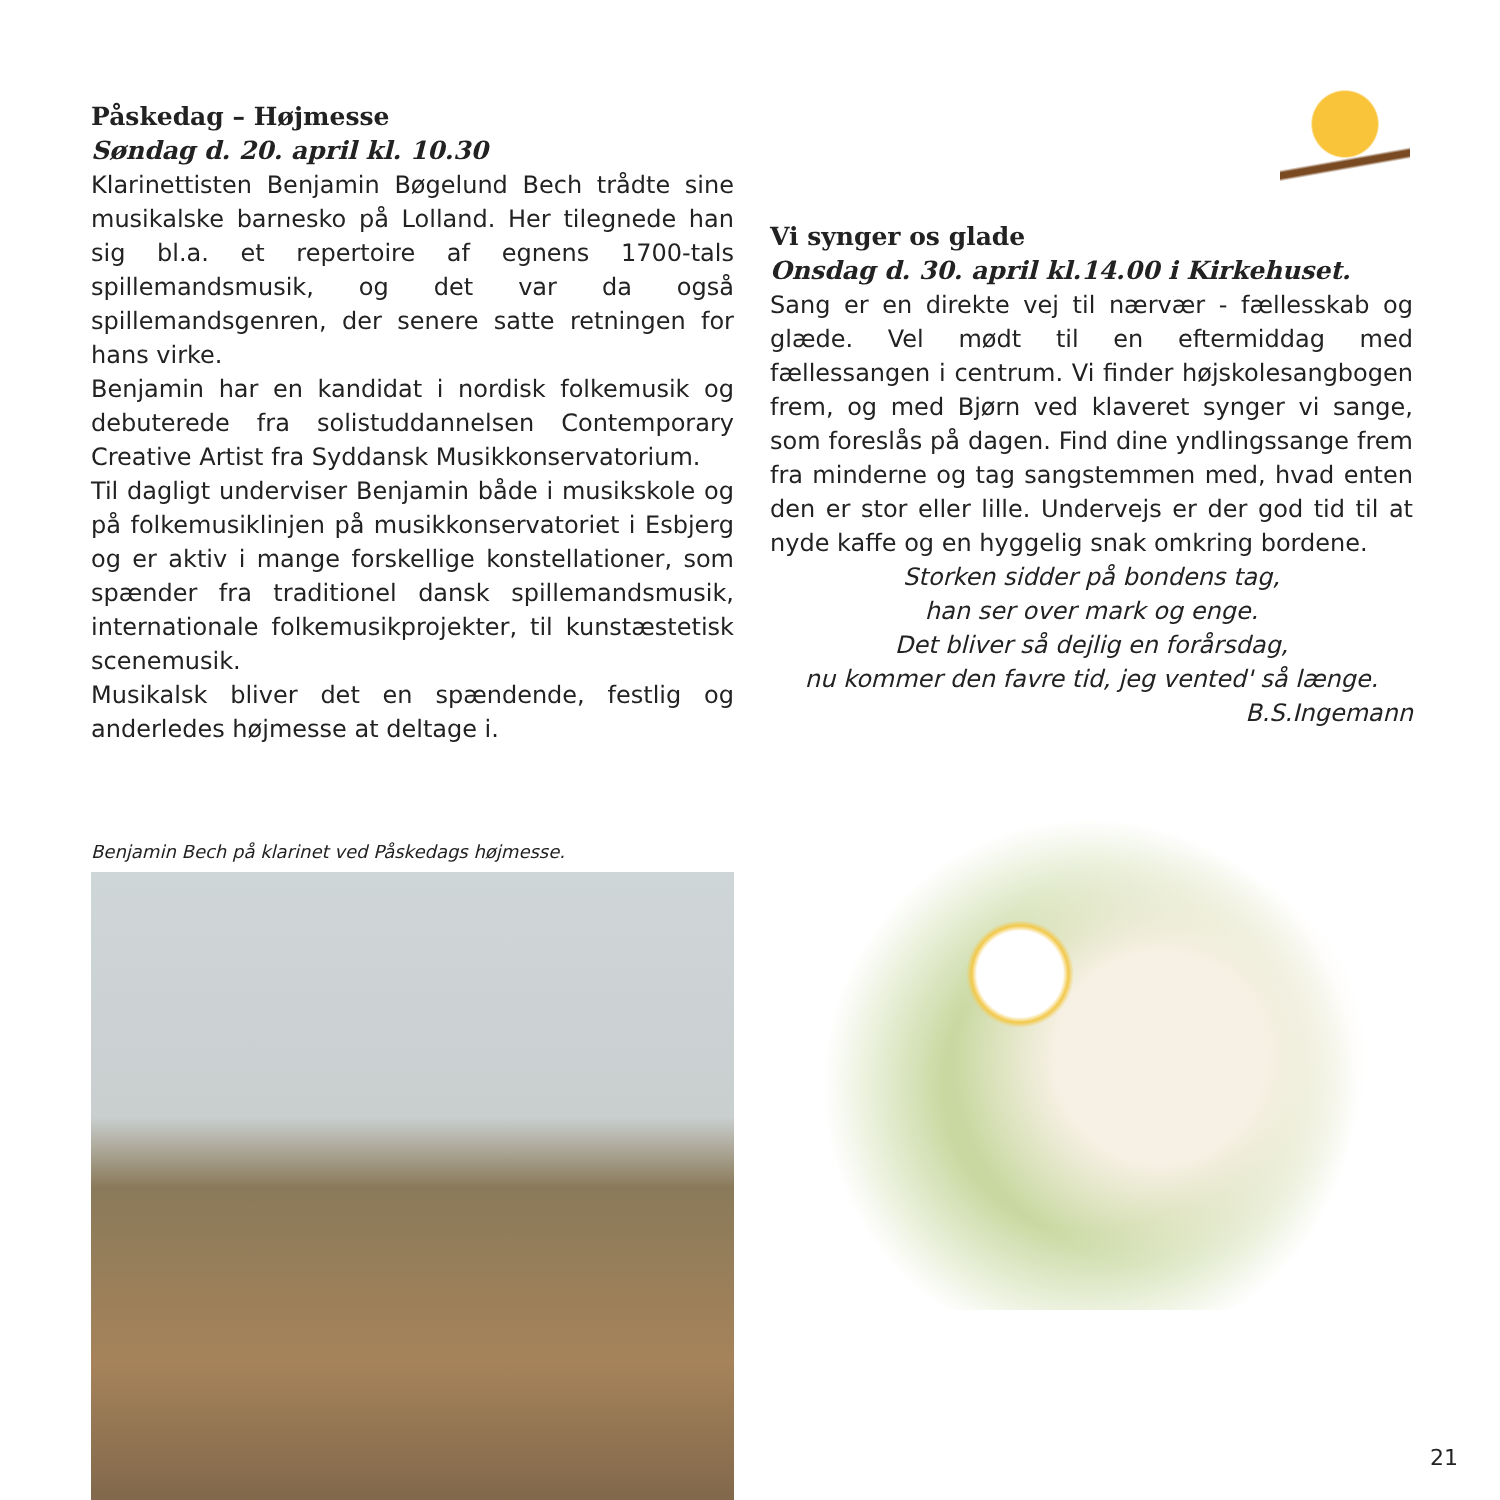Påskedag – Højmesse
Søndag d. 20. april kl. 10.30
Klarinettisten Benjamin Bøgelund Bech trådte sine musikalske barnesko på Lolland. Her tilegnede han sig bl.a. et repertoire af egnens 1700-tals spillemandsmusik, og det var da også spillemandsgenren, der senere satte retningen for hans virke.
Benjamin har en kandidat i nordisk folkemusik og debuterede fra solistuddannelsen Contemporary Creative Artist fra Syddansk Musikkonservatorium.
Til dagligt underviser Benjamin både i musikskole og på folkemusiklinjen på musikkonservatoriet i Esbjerg og er aktiv i mange forskellige konstellationer, som spænder fra traditionel dansk spillemandsmusik, internationale folkemusikprojekter, til kunstæstetisk scenemusik.
Musikalsk bliver det en spændende, festlig og anderledes højmesse at deltage i.
Benjamin Bech på klarinet ved Påskedags højmesse.
Vi synger os glade
Onsdag d. 30. april kl.14.00 i Kirkehuset.
Sang er en direkte vej til nærvær - fællesskab og glæde. Vel mødt til en eftermiddag med fællessangen i centrum. Vi finder højskolesangbogen frem, og med Bjørn ved klaveret synger vi sange, som foreslås på dagen. Find dine yndlingssange frem fra minderne og tag sangstemmen med, hvad enten den er stor eller lille. Undervejs er der god tid til at nyde kaffe og en hyggelig snak omkring bordene.
Storken sidder på bondens tag,
han ser over mark og enge.
Det bliver så dejlig en forårsdag,
nu kommer den favre tid, jeg vented' så længe.
B.S.Ingemann
21